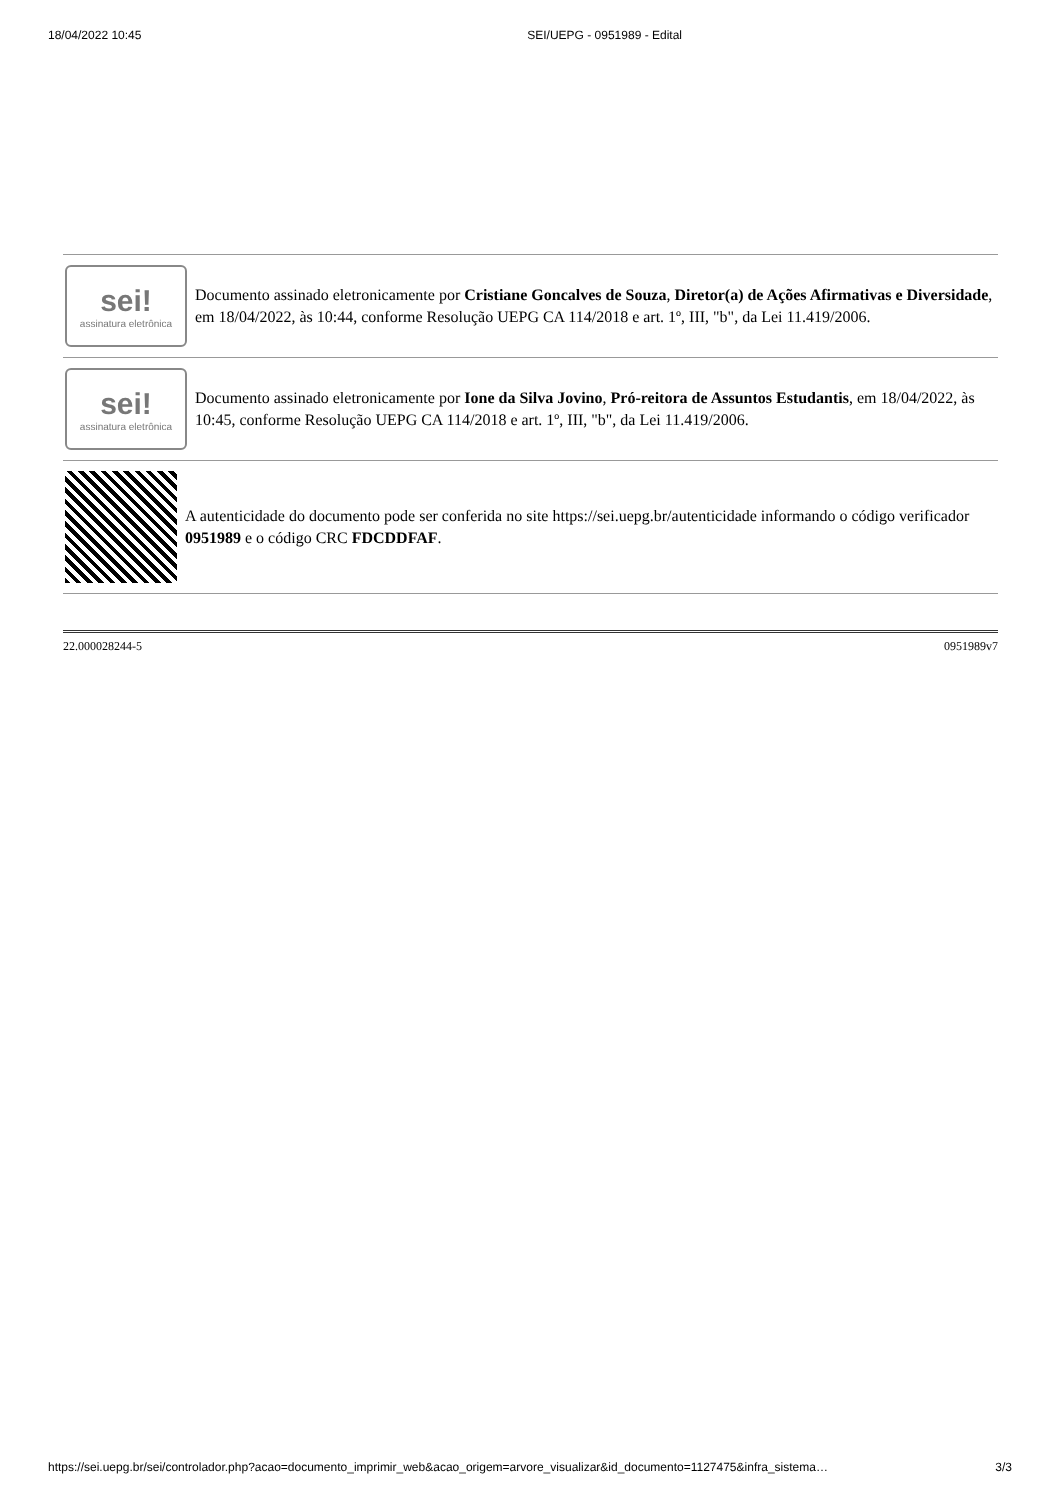18/04/2022 10:45 SEI/UEPG - 0951989 - Edital
sei!
assinatura eletrônica
Documento assinado eletronicamente por Cristiane Goncalves de Souza, Diretor(a) de Ações Afirmativas e Diversidade, em 18/04/2022, às 10:44, conforme Resolução UEPG CA 114/2018 e art. 1º, III, "b", da Lei 11.419/2006.
sei!
assinatura eletrônica
Documento assinado eletronicamente por Ione da Silva Jovino, Pró-reitora de Assuntos Estudantis, em 18/04/2022, às 10:45, conforme Resolução UEPG CA 114/2018 e art. 1º, III, "b", da Lei 11.419/2006.
A autenticidade do documento pode ser conferida no site https://sei.uepg.br/autenticidade informando o código verificador 0951989 e o código CRC FDCDDFAF.
22.000028244-5 0951989v7
https://sei.uepg.br/sei/controlador.php?acao=documento_imprimir_web&acao_origem=arvore_visualizar&id_documento=1127475&infra_sistema… 3/3